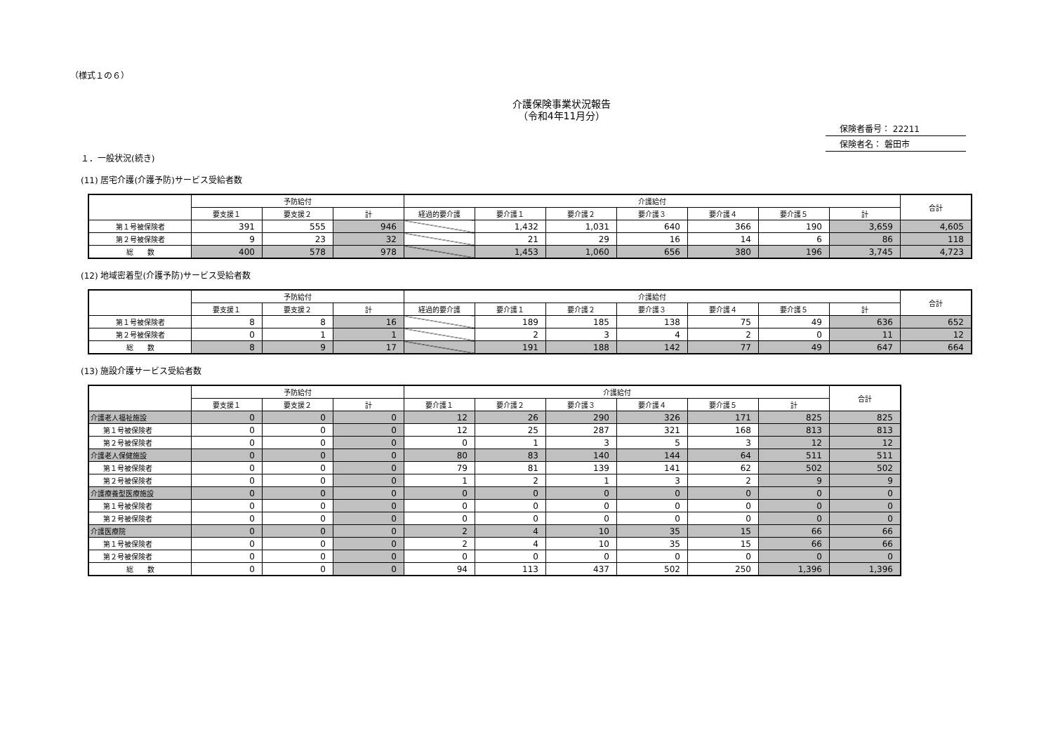（様式１の６）
介護保険事業状況報告
（令和4年11月分）
保険者番号： 22211
保険者名： 磐田市
１．一般状況(続き)
(11) 居宅介護(介護予防)サービス受給者数
| | 予防給付 | | | 介護給付 | | | | | | | 合計 |
| --- | --- | --- | --- | --- | --- | --- | --- | --- | --- | --- | --- |
| | 要支援１ | 要支援２ | 計 | 経過的要介護 | 要介護１ | 要介護２ | 要介護３ | 要介護４ | 要介護５ | 計 | |
| 第１号被保険者 | 391 | 555 | 946 | | 1,432 | 1,031 | 640 | 366 | 190 | 3,659 | 4,605 |
| 第２号被保険者 | 9 | 23 | 32 | | 21 | 29 | 16 | 14 | 6 | 86 | 118 |
| 総 数 | 400 | 578 | 978 | | 1,453 | 1,060 | 656 | 380 | 196 | 3,745 | 4,723 |
(12) 地域密着型(介護予防)サービス受給者数
| | 予防給付 | | | 介護給付 | | | | | | | 合計 |
| --- | --- | --- | --- | --- | --- | --- | --- | --- | --- | --- | --- |
| | 要支援１ | 要支援２ | 計 | 経過的要介護 | 要介護１ | 要介護２ | 要介護３ | 要介護４ | 要介護５ | 計 | |
| 第１号被保険者 | 8 | 8 | 16 | | 189 | 185 | 138 | 75 | 49 | 636 | 652 |
| 第２号被保険者 | 0 | 1 | 1 | | 2 | 3 | 4 | 2 | 0 | 11 | 12 |
| 総 数 | 8 | 9 | 17 | | 191 | 188 | 142 | 77 | 49 | 647 | 664 |
(13) 施設介護サービス受給者数
| | 予防給付 | | | 介護給付 | | | | | | 合計 |
| --- | --- | --- | --- | --- | --- | --- | --- | --- | --- | --- |
| | 要支援１ | 要支援２ | 計 | 要介護１ | 要介護２ | 要介護３ | 要介護４ | 要介護５ | 計 | |
| 介護老人福祉施設 | 0 | 0 | 0 | 12 | 26 | 290 | 326 | 171 | 825 | 825 |
| 第１号被保険者 | 0 | 0 | 0 | 12 | 25 | 287 | 321 | 168 | 813 | 813 |
| 第２号被保険者 | 0 | 0 | 0 | 0 | 1 | 3 | 5 | 3 | 12 | 12 |
| 介護老人保健施設 | 0 | 0 | 0 | 80 | 83 | 140 | 144 | 64 | 511 | 511 |
| 第１号被保険者 | 0 | 0 | 0 | 79 | 81 | 139 | 141 | 62 | 502 | 502 |
| 第２号被保険者 | 0 | 0 | 0 | 1 | 2 | 1 | 3 | 2 | 9 | 9 |
| 介護療養型医療施設 | 0 | 0 | 0 | 0 | 0 | 0 | 0 | 0 | 0 | 0 |
| 第１号被保険者 | 0 | 0 | 0 | 0 | 0 | 0 | 0 | 0 | 0 | 0 |
| 第２号被保険者 | 0 | 0 | 0 | 0 | 0 | 0 | 0 | 0 | 0 | 0 |
| 介護医療院 | 0 | 0 | 0 | 2 | 4 | 10 | 35 | 15 | 66 | 66 |
| 第１号被保険者 | 0 | 0 | 0 | 2 | 4 | 10 | 35 | 15 | 66 | 66 |
| 第２号被保険者 | 0 | 0 | 0 | 0 | 0 | 0 | 0 | 0 | 0 | 0 |
| 総 数 | 0 | 0 | 0 | 94 | 113 | 437 | 502 | 250 | 1,396 | 1,396 |